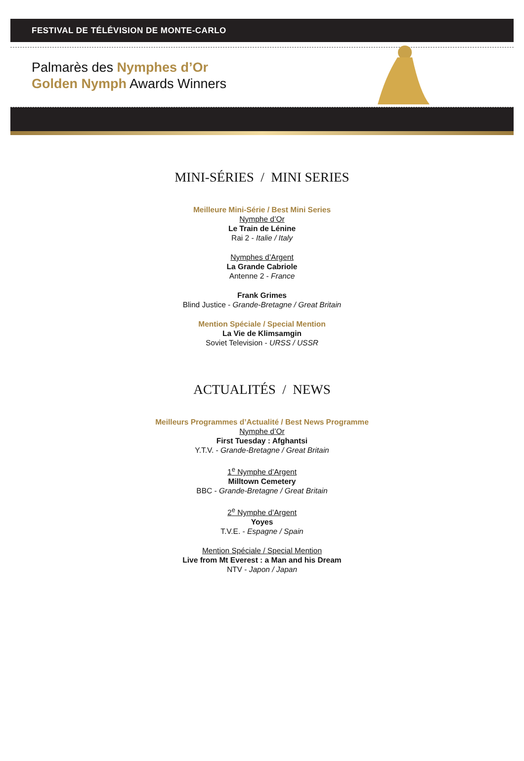FESTIVAL DE TÉLÉVISION DE MONTE-CARLO
Palmarès des Nymphes d’Or
Golden Nymph Awards Winners
MINI-SÉRIES / MINI SERIES
Meilleure Mini-Série / Best Mini Series
Nymphe d’Or
Le Train de Lénine
Rai 2 - Italie / Italy
Nymphes d’Argent
La Grande Cabriole
Antenne 2 - France
Frank Grimes
Blind Justice - Grande-Bretagne / Great Britain
Mention Spéciale / Special Mention
La Vie de Klimsamgin
Soviet Television - URSS / USSR
ACTUALITÉS / NEWS
Meilleurs Programmes d’Actualité / Best News Programme
Nymphe d’Or
First Tuesday : Afghantsi
Y.T.V. - Grande-Bretagne / Great Britain
1<sup>e</sup> Nymphe d’Argent
Milltown Cemetery
BBC - Grande-Bretagne / Great Britain
2<sup>e</sup> Nymphe d’Argent
Yoyes
T.V.E. - Espagne / Spain
Mention Spéciale / Special Mention
Live from Mt Everest : a Man and his Dream
NTV - Japon / Japan